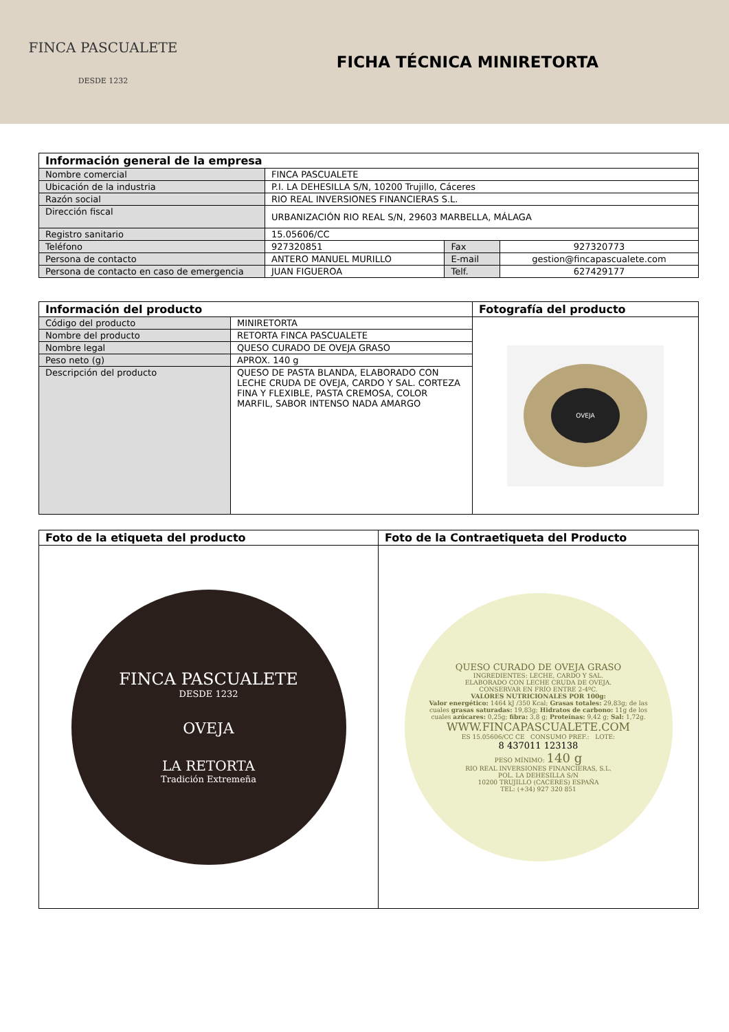FINCA PASCUALETE
DESDE 1232
FICHA TÉCNICA MINIRETORTA
| Información general de la empresa | | | |
| --- | --- | --- | --- |
| Nombre comercial | FINCA PASCUALETE | | |
| Ubicación de la industria | P.I. LA DEHESILLA S/N, 10200 Trujillo, Cáceres | | |
| Razón social | RIO REAL INVERSIONES FINANCIERAS S.L. | | |
| Dirección fiscal | URBANIZACIÓN RIO REAL S/N, 29603 MARBELLA, MÁLAGA | | |
| Registro sanitario | 15.05606/CC | | |
| Teléfono | 927320851 | Fax | 927320773 |
| Persona de contacto | ANTERO MANUEL MURILLO | E-mail | gestion@fincapascualete.com |
| Persona de contacto en caso de emergencia | JUAN FIGUEROA | Telf. | 627429177 |
| Información del producto | | Fotografía del producto |
| --- | --- | --- |
| Código del producto | MINIRETORTA | OVEJA |
| Nombre del producto | RETORTA FINCA PASCUALETE | |
| Nombre legal | QUESO CURADO DE OVEJA GRASO | |
| Peso neto (g) | APROX. 140 g | |
| Descripción del producto | QUESO DE PASTA BLANDA, ELABORADO CON LECHE CRUDA DE OVEJA, CARDO Y SAL. CORTEZA FINA Y FLEXIBLE, PASTA CREMOSA, COLOR MARFIL, SABOR INTENSO NADA AMARGO | |
| Foto de la etiqueta del producto | Foto de la Contraetiqueta del Producto |
| --- | --- |
| FINCA PASCUALETE DESDE 1232 OVEJA LA RETORTA Tradición Extremeña | QUESO CURADO DE OVEJA GRASO INGREDIENTES: LECHE, CARDO Y SAL. ELABORADO CON LECHE CRUDA DE OVEJA. CONSERVAR EN FRÍO ENTRE 2-4ºC. VALORES NUTRICIONALES POR 100g: Valor energético: 1464 kJ /350 Kcal; Grasas totales: 29,83g; de las cuales grasas saturadas: 19,83g; Hidratos de carbono: 11g de los cuales azúcares: 0,25g; fibra: 3,8 g; Proteínas: 9,42 g; Sal: 1,72g. WWW.FINCAPASCUALETE.COM ES 15.05606/CC CE CONSUMO PREF.: LOTE: 8 437011 123138 PESO MÍNIMO: 140 g RIO REAL INVERSIONES FINANCIERAS, S.L. POL. LA DEHESILLA S/N 10200 TRUJILLO (CACERES) ESPAÑA TEL: (+34) 927 320 851 |